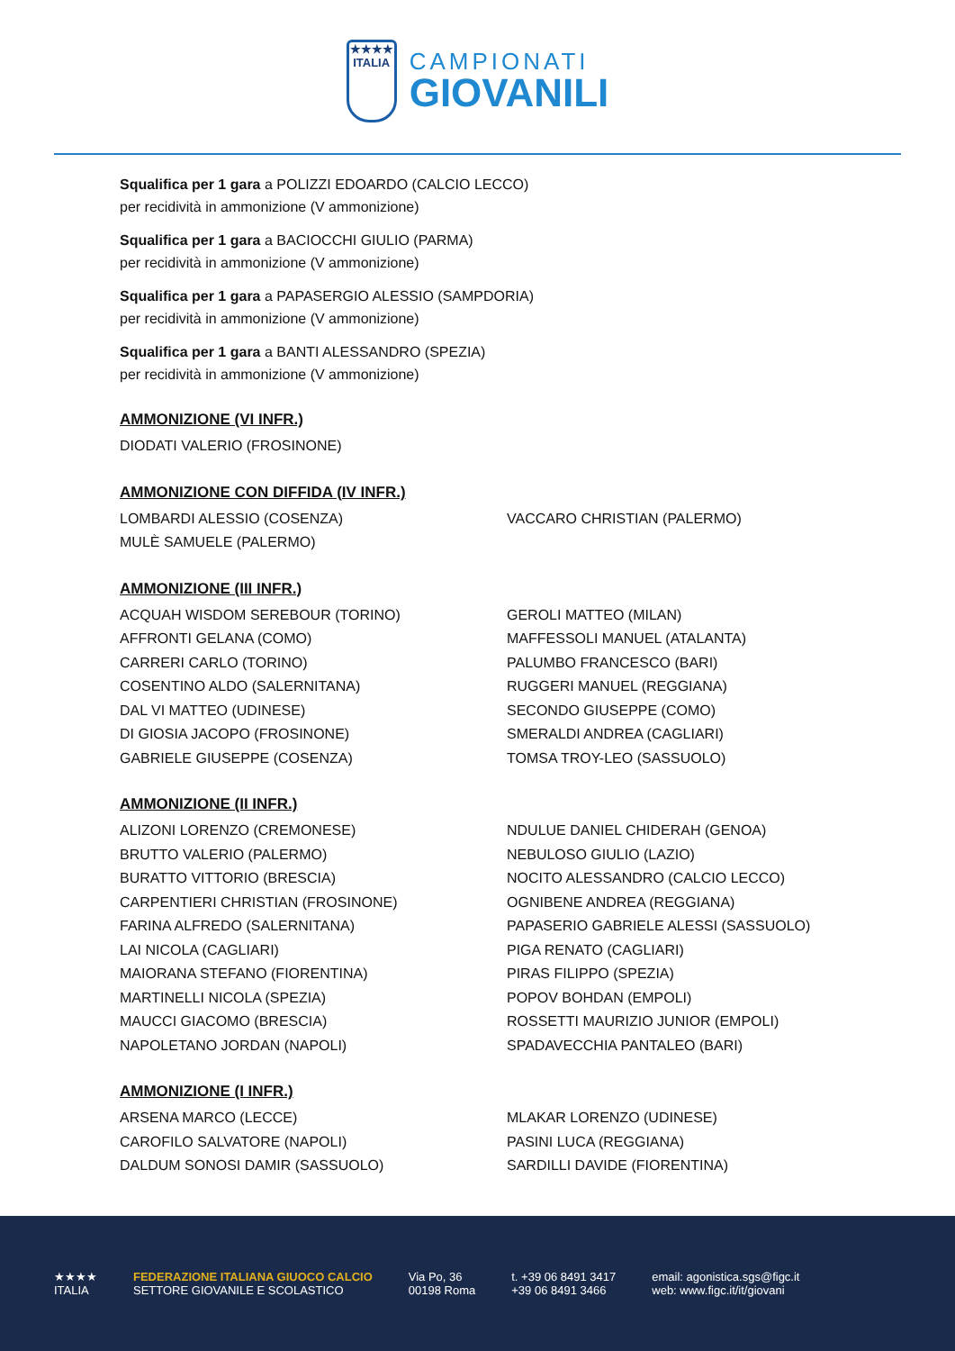★★★★
ITALIA
CAMPIONATI
GIOVANILI
Squalifica per 1 gara a POLIZZI EDOARDO (CALCIO LECCO)
per recidività in ammonizione (V ammonizione)
Squalifica per 1 gara a BACIOCCHI GIULIO (PARMA)
per recidività in ammonizione (V ammonizione)
Squalifica per 1 gara a PAPASERGIO ALESSIO (SAMPDORIA)
per recidività in ammonizione (V ammonizione)
Squalifica per 1 gara a BANTI ALESSANDRO (SPEZIA)
per recidività in ammonizione (V ammonizione)
AMMONIZIONE (VI INFR.)
DIODATI VALERIO (FROSINONE)
AMMONIZIONE CON DIFFIDA (IV INFR.)
LOMBARDI ALESSIO (COSENZA)
MULÈ SAMUELE (PALERMO)
VACCARO CHRISTIAN (PALERMO)
AMMONIZIONE (III INFR.)
ACQUAH WISDOM SEREBOUR (TORINO)
AFFRONTI GELANA (COMO)
CARRERI CARLO (TORINO)
COSENTINO ALDO (SALERNITANA)
DAL VI MATTEO (UDINESE)
DI GIOSIA JACOPO (FROSINONE)
GABRIELE GIUSEPPE (COSENZA)
GEROLI MATTEO (MILAN)
MAFFESSOLI MANUEL (ATALANTA)
PALUMBO FRANCESCO (BARI)
RUGGERI MANUEL (REGGIANA)
SECONDO GIUSEPPE (COMO)
SMERALDI ANDREA (CAGLIARI)
TOMSA TROY-LEO (SASSUOLO)
AMMONIZIONE (II INFR.)
ALIZONI LORENZO (CREMONESE)
BRUTTO VALERIO (PALERMO)
BURATTO VITTORIO (BRESCIA)
CARPENTIERI CHRISTIAN (FROSINONE)
FARINA ALFREDO (SALERNITANA)
LAI NICOLA (CAGLIARI)
MAIORANA STEFANO (FIORENTINA)
MARTINELLI NICOLA (SPEZIA)
MAUCCI GIACOMO (BRESCIA)
NAPOLETANO JORDAN (NAPOLI)
NDULUE DANIEL CHIDERAH (GENOA)
NEBULOSO GIULIO (LAZIO)
NOCITO ALESSANDRO (CALCIO LECCO)
OGNIBENE ANDREA (REGGIANA)
PAPASERIO GABRIELE ALESSI (SASSUOLO)
PIGA RENATO (CAGLIARI)
PIRAS FILIPPO (SPEZIA)
POPOV BOHDAN (EMPOLI)
ROSSETTI MAURIZIO JUNIOR (EMPOLI)
SPADAVECCHIA PANTALEO (BARI)
AMMONIZIONE (I INFR.)
ARSENA MARCO (LECCE)
CAROFILO SALVATORE (NAPOLI)
DALDUM SONOSI DAMIR (SASSUOLO)
MLAKAR LORENZO (UDINESE)
PASINI LUCA (REGGIANA)
SARDILLI DAVIDE (FIORENTINA)
★★★★
ITALIA
FEDERAZIONE ITALIANA GIUOCO CALCIO
SETTORE GIOVANILE E SCOLASTICO
Via Po, 36
00198 Roma
t. +39 06 8491 3417
+39 06 8491 3466
email: agonistica.sgs@figc.it
web: www.figc.it/it/giovani